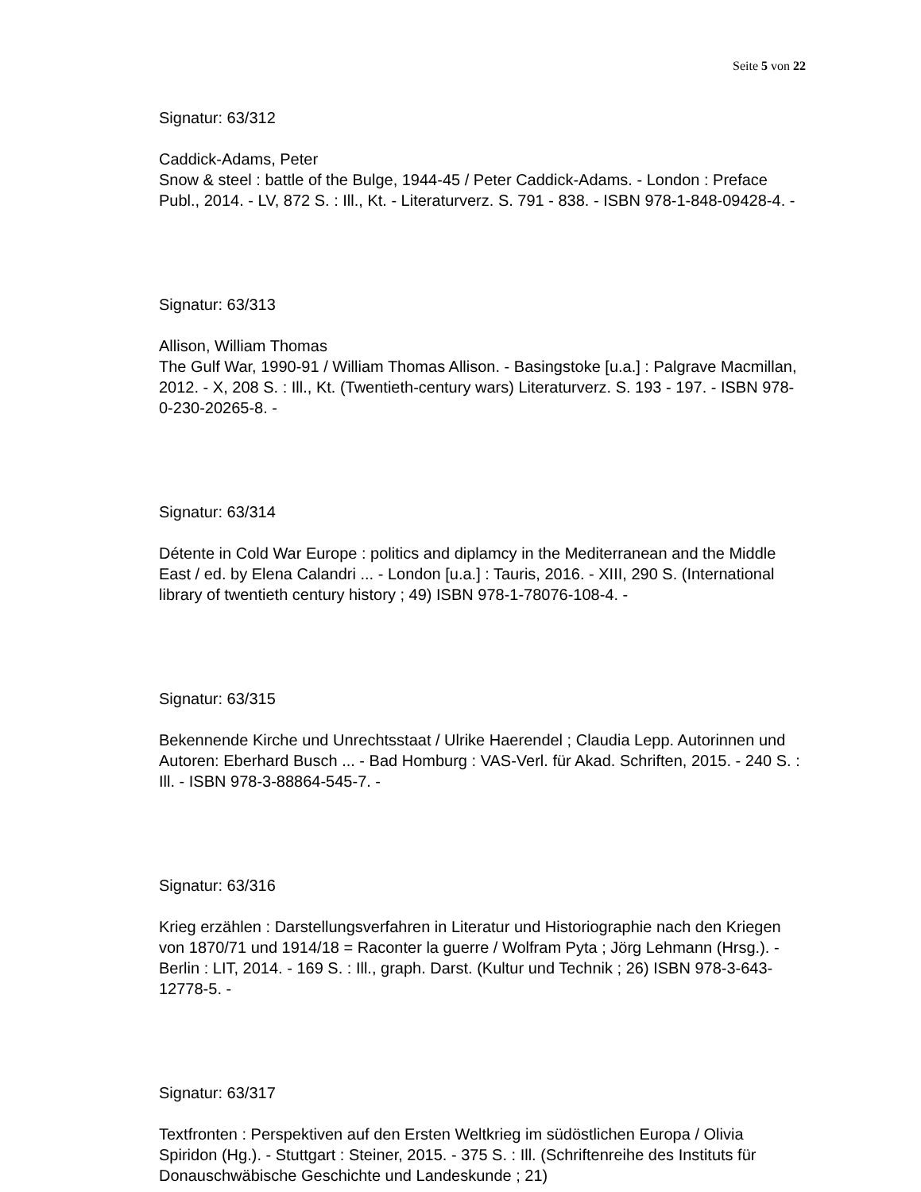Seite 5 von 22
Signatur: 63/312
Caddick-Adams, Peter
Snow & steel : battle of the Bulge, 1944-45 / Peter Caddick-Adams. - London : Preface Publ., 2014. - LV, 872 S. : Ill., Kt. - Literaturverz. S. 791 - 838. - ISBN 978-1-848-09428-4. -
Signatur: 63/313
Allison, William Thomas
The Gulf War, 1990-91 / William Thomas Allison. - Basingstoke [u.a.] : Palgrave Macmillan, 2012. - X, 208 S. : Ill., Kt. (Twentieth-century wars) Literaturverz. S. 193 - 197. - ISBN 978-0-230-20265-8. -
Signatur: 63/314
Détente in Cold War Europe : politics and diplamcy in the Mediterranean and the Middle East / ed. by Elena Calandri ... - London [u.a.] : Tauris, 2016. - XIII, 290 S. (International library of twentieth century history ; 49) ISBN 978-1-78076-108-4. -
Signatur: 63/315
Bekennende Kirche und Unrechtsstaat / Ulrike Haerendel ; Claudia Lepp. Autorinnen und Autoren: Eberhard Busch ... - Bad Homburg : VAS-Verl. für Akad. Schriften, 2015. - 240 S. : Ill. - ISBN 978-3-88864-545-7. -
Signatur: 63/316
Krieg erzählen : Darstellungsverfahren in Literatur und Historiographie nach den Kriegen von 1870/71 und 1914/18 = Raconter la guerre / Wolfram Pyta ; Jörg Lehmann (Hrsg.). - Berlin : LIT, 2014. - 169 S. : Ill., graph. Darst. (Kultur und Technik ; 26) ISBN 978-3-643-12778-5. -
Signatur: 63/317
Textfronten : Perspektiven auf den Ersten Weltkrieg im südöstlichen Europa / Olivia Spiridon (Hg.). - Stuttgart : Steiner, 2015. - 375 S. : Ill. (Schriftenreihe des Instituts für Donauschwäbische Geschichte und Landeskunde ; 21)